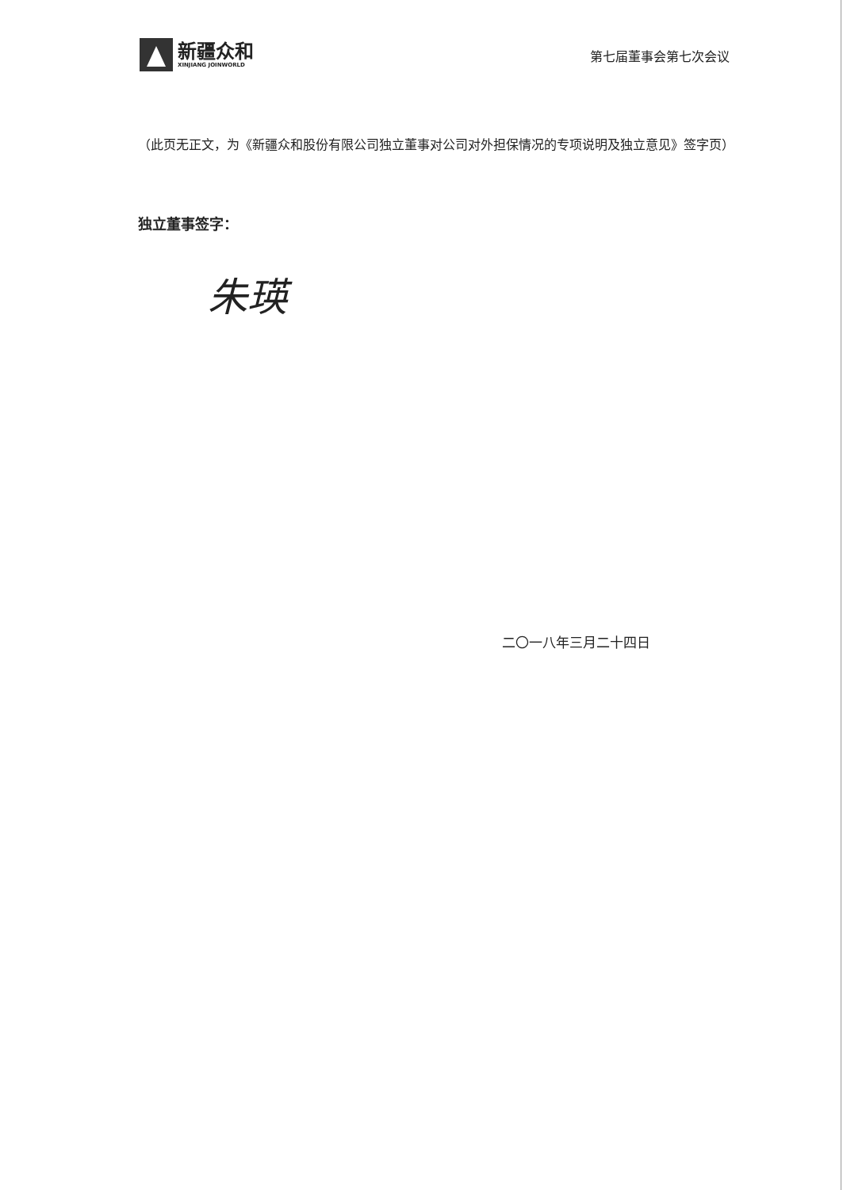新疆众和
XINJIANG JOINWORLD
第七届董事会第七次会议
（此页无正文，为《新疆众和股份有限公司独立董事对公司对外担保情况的专项说明及独立意见》签字页）
独立董事签字：
朱瑛
二〇一八年三月二十四日